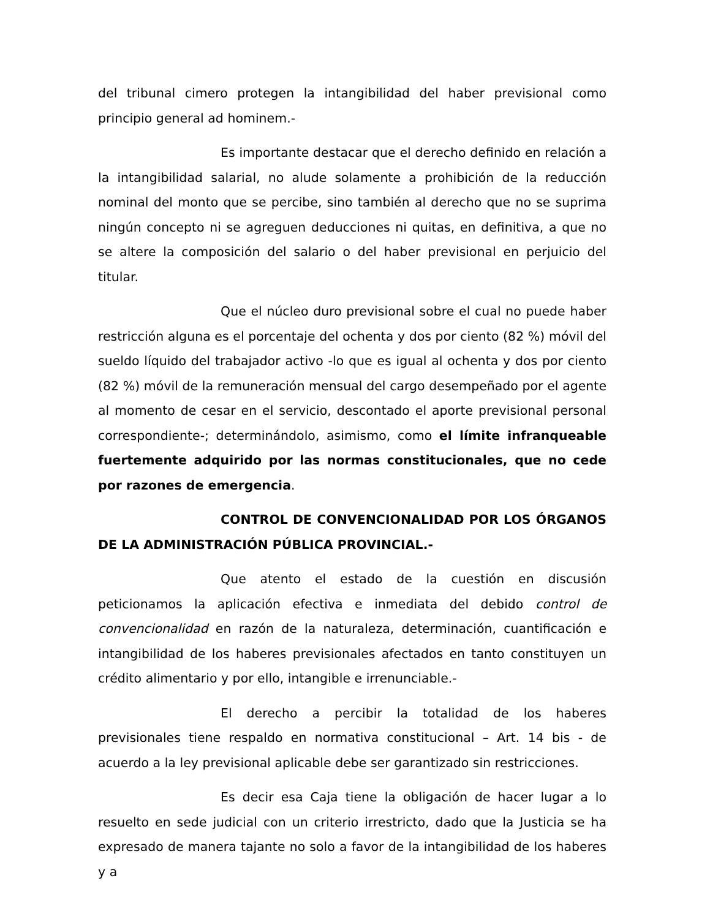del tribunal cimero protegen la intangibilidad del haber previsional como principio general ad hominem.-
Es importante destacar que el derecho definido en relación a la intangibilidad salarial, no alude solamente a prohibición de la reducción nominal del monto que se percibe, sino también al derecho que no se suprima ningún concepto ni se agreguen deducciones ni quitas, en definitiva, a que no se altere la composición del salario o del haber previsional en perjuicio del titular.
Que el núcleo duro previsional sobre el cual no puede haber restricción alguna es el porcentaje del ochenta y dos por ciento (82 %) móvil del sueldo líquido del trabajador activo -lo que es igual al ochenta y dos por ciento (82 %) móvil de la remuneración mensual del cargo desempeñado por el agente al momento de cesar en el servicio, descontado el aporte previsional personal correspondiente-; determinándolo, asimismo, como el límite infranqueable fuertemente adquirido por las normas constitucionales, que no cede por razones de emergencia.
CONTROL DE CONVENCIONALIDAD POR LOS ÓRGANOS DE LA ADMINISTRACIÓN PÚBLICA PROVINCIAL.-
Que atento el estado de la cuestión en discusión peticionamos la aplicación efectiva e inmediata del debido control de convencionalidad en razón de la naturaleza, determinación, cuantificación e intangibilidad de los haberes previsionales afectados en tanto constituyen un crédito alimentario y por ello, intangible e irrenunciable.-
El derecho a percibir la totalidad de los haberes previsionales tiene respaldo en normativa constitucional – Art. 14 bis - de acuerdo a la ley previsional aplicable debe ser garantizado sin restricciones.
Es decir esa Caja tiene la obligación de hacer lugar a lo resuelto en sede judicial con un criterio irrestricto, dado que la Justicia se ha expresado de manera tajante no solo a favor de la intangibilidad de los haberes y a